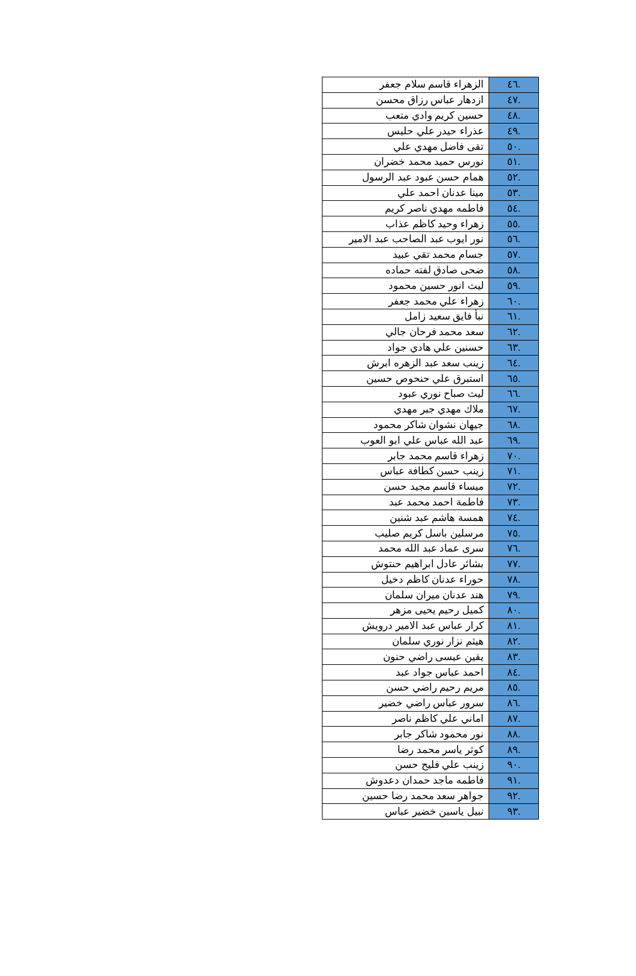| .٤٦ | الزهراء قاسم سلام جعفر |
| .٤٧ | ازدهار عباس رزاق محسن |
| .٤٨ | حسين كريم وادي متعب |
| .٤٩ | عذراء حيدر علي حليس |
| .٥٠ | تقى فاضل مهدي علي |
| .٥١ | نورس حميد محمد خضران |
| .٥٢ | همام حسن عبود عبد الرسول |
| .٥٣ | مينا عدنان احمد علي |
| .٥٤ | فاطمه مهدي ناصر كريم |
| .٥٥ | زهراء وحيد كاظم عذاب |
| .٥٦ | نور ايوب عبد الصاحب عبد الامير |
| .٥٧ | جسام محمد تقي عبيد |
| .٥٨ | ضحى صادق لفته حماده |
| .٥٩ | ليث انور حسين محمود |
| .٦٠ | زهراء علي محمد جعفر |
| .٦١ | نبأ فايق سعيد زامل |
| .٦٢ | سعد محمد فرحان جالي |
| .٦٣ | حسنين علي هادي جواد |
| .٦٤ | زينب سعد عبد الزهره ابرش |
| .٦٥ | استبرق علي حنحوص حسين |
| .٦٦ | ليث صباح نوري عبود |
| .٦٧ | ملاك مهدي جبر مهدي |
| .٦٨ | جيهان نشوان شاكر محمود |
| .٦٩ | عبد الله عباس علي ابو العوب |
| .٧٠ | زهراء قاسم محمد جابر |
| .٧١ | زينب حسن كطافة عباس |
| .٧٢ | ميساء قاسم مجيد حسن |
| .٧٣ | فاطمة احمد محمد عبد |
| .٧٤ | همسة هاشم عبد شنين |
| .٧٥ | مرسلين باسل كريم صليب |
| .٧٦ | سرى عماد عبد الله محمد |
| .٧٧ | بشائر عادل ابراهيم حنتوش |
| .٧٨ | حوراء عدنان كاظم دخيل |
| .٧٩ | هند عدنان ميران سلمان |
| .٨٠ | كميل رحيم يحيى مزهر |
| .٨١ | كرار عباس عبد الامير درويش |
| .٨٢ | هيثم نزار نوري سلمان |
| .٨٣ | يقين عيسى راضي حنون |
| .٨٤ | احمد عباس جواد عبد |
| .٨٥ | مريم رحيم راضي حسن |
| .٨٦ | سرور عباس راضي خضير |
| .٨٧ | اماني علي كاظم ناصر |
| .٨٨ | نور محمود شاكر جابر |
| .٨٩ | كوثر ياسر محمد رضا |
| .٩٠ | زينب علي فليح حسن |
| .٩١ | فاطمه ماجد حمدان دعدوش |
| .٩٢ | جواهر سعد محمد رضا حسين |
| .٩٣ | نبيل ياسين خضير عباس |